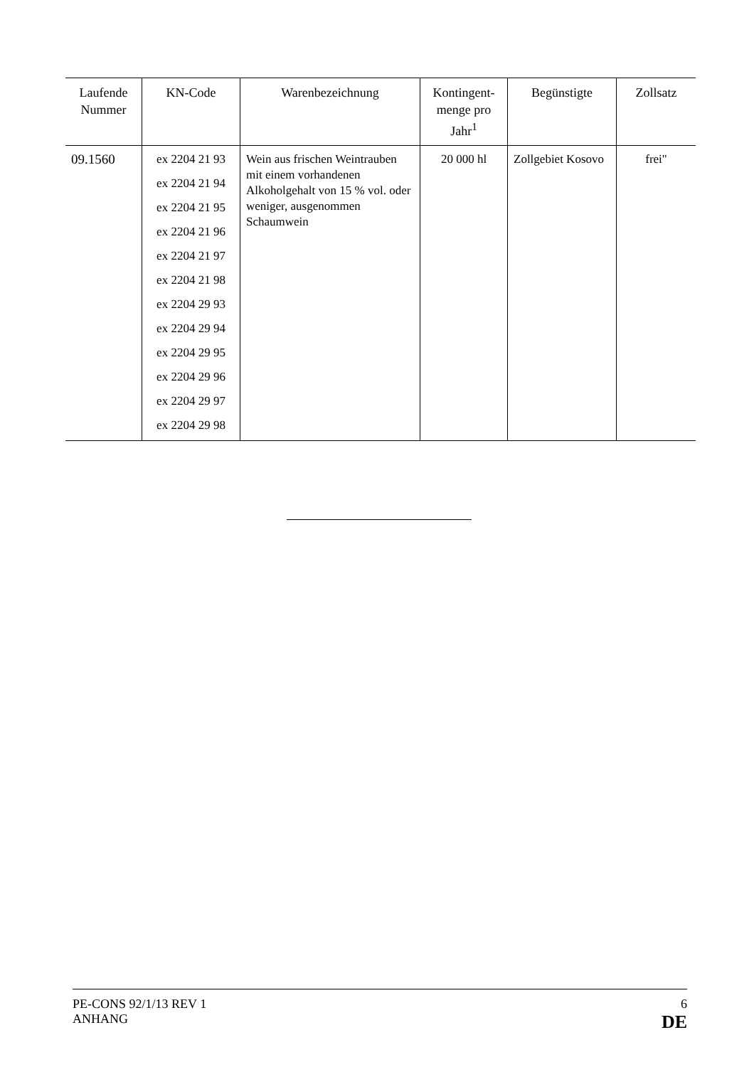| Laufende Nummer | KN-Code | Warenbezeichnung | Kontingent-menge pro Jahr<sup>1</sup> | Begünstigte | Zollsatz |
| --- | --- | --- | --- | --- | --- |
| 09.1560 | ex 2204 21 93 ex 2204 21 94 ex 2204 21 95 ex 2204 21 96 ex 2204 21 97 ex 2204 21 98 ex 2204 29 93 ex 2204 29 94 ex 2204 29 95 ex 2204 29 96 ex 2204 29 97 ex 2204 29 98 | Wein aus frischen Weintrauben mit einem vorhandenen Alkoholgehalt von 15 % vol. oder weniger, ausgenommen Schaumwein | 20 000 hl | Zollgebiet Kosovo | frei" |
PE-CONS 92/1/13 REV 1
ANHANG
6
DE